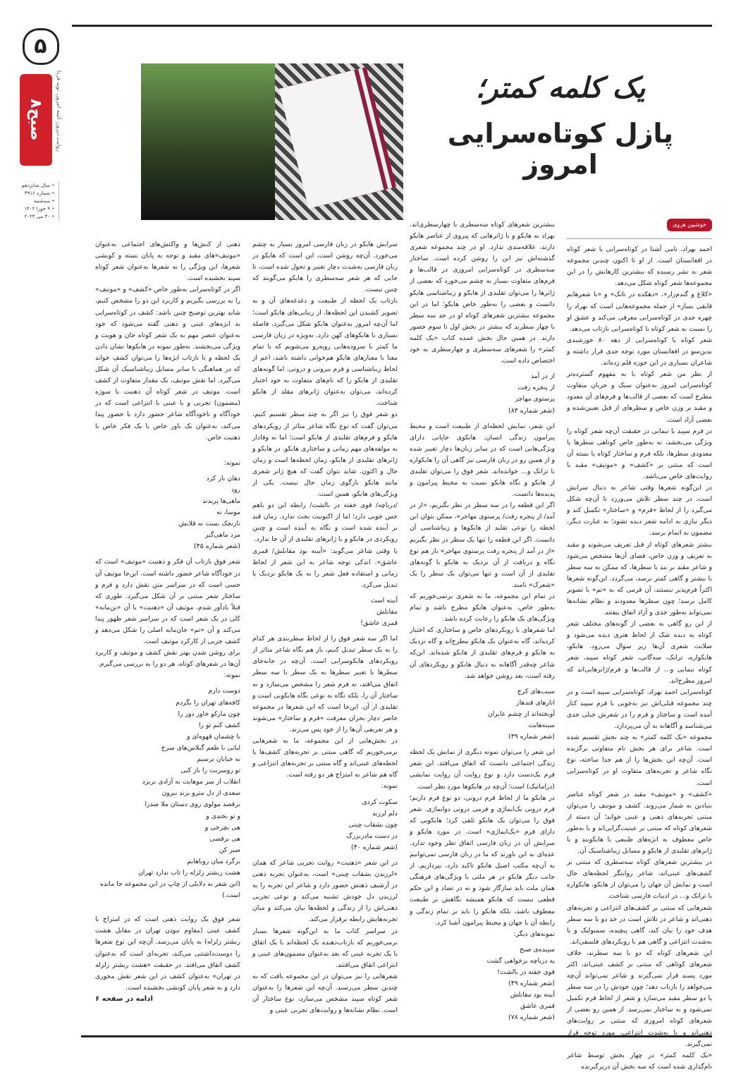۵
۸صبح
روایت دیروز، آئینه امروز، نوید فردا
• سال شانزدهم
• شماره ۳۹۱۶
• سه‌شنبه
• ۹ جوزا ۱۴۰۲
• ۳۰ می ۲۰۲۳
یک کلمه کمتر؛
پازل کوتاه‌سرایی امروز
خوشبین هروی
احمد بهراد، نامی آشنا در کوتاه‌سرایی یا شعر کوتاه در افغانستان است. از او تا اکنون چندین مجموعه شعر به نشر رسیده که بیشترین کارهایش را در این مجموعه‌ها شعر کوتاه شکل می‌دهد.
«کلاغ و گندم‌زار»، «دهکده در تانک» و «با شعرهایم قایقی بساز» از جمله مجموعه‌هایی است که بهراد را چهره جدی در کوتاه‌سرایی معرفی می‌کند و عشق او را نسبت به شعر کوتاه یا کوتاه‌سرایی بازتاب می‌دهد.
شعر کوتاه یا کوتاه‌سرایی از دهه ۸۰ خورشیدی بدین‌سو در افغانستان مورد توجه جدی قرار داشته و شاعران بسیاری در این حوزه قلم زده‌اند.
از نظر من شعر کوتاه یا به مفهوم گسترده‌تر کوتاه‌سرایی امروز به‌عنوان سبک و جریان متفاوت مطرح است که بعضی از قالب‌ها و فرم‌های آن معدود و مقید بر وزن خاص و سطرهای از قبل تعیین‌شده و بعضی آزاد است.
در فرم سپید یا نیمایی در حقیقت آن‌چه شعر کوتاه را ویژگی می‌بخشد، نه به‌طور خاص کوتاهی سطرها یا معدودی سطرها، بلکه فرم و ساختار کوتاه یا بسته آن است که مبتنی بر «کشف» و «موتیف» مقید یا روایت‌های خاص می‌باشد.
در این‌گونه شعرها وقتی شاعر به دنبال سرایش است، در چند سطر تلاش می‌ورزد تا آن‌چه شکل می‌گیرد را از لحاظ «فرم» و «ساختار» تکمیل کند و دیگر نیازی به ادامه شعر دیده نشود؛ به عبارت دیگر، مضمون به اتمام برسد.
بیشتر شعرهای کوتاه از قبل تعریف می‌شوند و مقید به تعریف و وزن خاص، فضای آن‌ها مشخص می‌شود و شاعر مقید بر بند یا سطرها، که ممکن به سه سطر یا بیشتر و گاهی کمتر برسد، می‌گردد. این‌گونه شعرها اکثراً فرم‌پذیر نیستند، آن فرمی که به «تم» یا تصویر کامل برسد؛ چون سطرها معدودند و نظام نشانه‌ها نمی‌تواند به‌طور جدی و آزاد اتفاق بیفتند.
از این رو گاهی به بعضی از گونه‌های مختلف شعر کوتاه به دیده شک از لحاظ هنری دیده می‌شود و صلابت شعری آن‌ها زیر سوال می‌رود. هایکو، هایکواره، ترانک، سه‌گانی، شعر کوتاه سپید، شعر کوتاه نیمایی و... از قالب‌ها و فرم/ژانرهایی‌اند که امروز مطرح‌اند.
کوتاه‌سرایی احمد بهراد، کوتاه‌سرایی سپید است و در چند مجموعه قبلی‌اش نیز به‌خوبی با فرم سپید کنار آمده است و ساختار و فرم را در شعرش خیلی جدی می‌شناسد و آگاهانه به آن می‌پردازد.
مجموعه «یک کلمه کمتر» به چند بخش تقسیم شده است. شاعر برای هر بخش نام متفاوتی برگزیده است. آن‌چه این بخش‌ها را از هم جدا ساخته، نوع نگاه شاعر و تجربه‌های متفاوت او در کوتاه‌سرایی است.
«کشف» و «موتیف» مقید در شعر کوتاه عناصر بنیادین به شمار می‌روند. کشف و موتیف را می‌توان مبتنی تجربه‌های ذهنی و عینی خواند؛ آن دسته از شعرهای کوتاه که مبتنی بر عینیت‌گرایی‌اند و یا به‌طور خاص معطوف به ابژه‌های طبیعی یا هایکویند و یا ژانرهای تقلیدی از هایکو و مسایل زیباشناسیک آن.
در بیشترین شعرهای کوتاه سه‌سطری که مبتنی بر کشف‌های عینی‌اند، شاعر روایتگر لحظه‌های حال است و نمایش آن جهان را می‌توان از هایکو، هایکواره یا ترانک و... در ادبیات فارسی شناخت.
شعرهایی که مبتنی بر کشف‌های انتزاعی و تجربه‌های ذهنی‌اند و شاعر در تلاش است در حد دو یا سه سطر هدف خود را بیان کند، گاهی پیچیده، سمبولیک و یا به‌شدت انتزاعی و گاهی هم با رویکردهای فلسفی‌اند.
این شعرهای کوتاه که دو یا سه سطرند، خلاف شعرهای کوتاهی که مبتنی بر کشف عینی‌اند، اکثر مورد پسند قرار نمی‌گیرند و شاعر نمی‌تواند آن‌چه می‌خواهد را بازتاب دهد؛ چون خودش را در سه سطر یا دو سطر مقید می‌سازد و شعر از لحاظ فرم تکمیل نمی‌شود و به ساختار نمی‌رسد. از همین رو بعضی از شعرهای کوتاه امروزی که مبتنی بر روایت‌های ذهنی‌اند و یا به‌شدت انتزاعی، مورد توجه قرار نمی‌گیرند.
«یک کلمه کمتر» در چهار بخش توسط شاعر نام‌گذاری شده است که سه بخش آن دربرگیرنده
بیشترین شعرهای کوتاه سه‌سطری یا چهارسطری‌اند. بهراد به هایکو و یا ژانرهایی که پیروی از عناصر هایکو دارند، علاقه‌مندی ندارد. او در چند مجموعه شعری گذشته‌اش نیز این را روشن کرده است. ساختار سه‌سطری در کوتاه‌سرایی امروزی در قالب‌ها و فرم‌های متفاوت بسیار به چشم می‌خورد که بعضی از ژانرها را می‌توان تقلیدی از هایکو و زیباشناسی هایکو دانست و بعضی را به‌طور خاص هایکو؛ اما در این مجموعه بیشترین شعرهای کوتاه او در حد سه سطر یا چهار سطرند که بیشتر در بخش اول تا سوم حضور دارند. در همین حال بخش عمده کتاب «یک کلمه کمتر» را شعرهای سه‌سطری و چهارسطری به خود اختصاص داده است.
از در آمد
از پنجره رفت
پرستوی مهاجر
(شعر شماره ۸۳)
این شعر، نمایش لحظه‌ای از طبیعت است و محیط پیرامون زندگی انسان. هایکوی جاپانی دارای ویژگی‌هایی است که در سایر زبان‌ها دچار تغییر شده و از همین رو در زبان فارسی نیز گاهی آن را هایکواره یا ترانک و... خوانده‌اند. شعر فوق را می‌توان تقلیدی از هایکو و نگاه هایکو نسبت به محیط پیرامون و پدیده‌ها دانست.
اگر این قطعه را در سه سطر در نظر بگیریم، «از در آمد/ از پنجره رفت/ پرستوی مهاجر»، ممکن بتوان این لحظه را نوعی تقلید از هایکوها و زیباشناسی آن دانست. اگر این قطعه را تنها یک سطر در نظر بگیریم «از در آمد از پنجره رفت پرستوی مهاجر» باز هم نوع نگاه و دریافت از آن نزدیک به هایکو یا گونه‌های تقلیدی از آن است و تنها می‌توان یک سطر را یک «شعرک» نامید.
در تمام این مجموعه، ما به شعری برنمی‌خوریم که به‌طور خاص، به‌عنوان هایکو مطرح باشد و تمام ویژگی‌های یک هایکو را رعایت کرده باشد.
اما شعرهای با رویکردهای خاص و ساختاری که اختیار کرده‌اند، گاه به‌عنوان یک هایکو مطرح‌اند و گاه نزدیک به هایکو و فرم‌های تقلیدی از هایکو شده‌اند. این‌که شاعر چه‌قدر آگاهانه به دنبال هایکو و رویکردهای آن رفته است، بعد روشن خواهد شد.
سیب‌های کرج
انارهای قندهار
آویخته‌اند از چشم عابران
سینه‌هایت
(شعر شماره ۳۹)
این شعر را می‌توان نمونه دیگری از نمایش یک لحظه زندگی اجتماعی دانست که اتفاق می‌افتد. این شعر فرم یک‌دست دارد و نوع روایت آن روایت نمایشی (دراماتیک) است؛ آن‌چه در هایکوها مورد نظر است.
در هایکو ما از لحاظ فرم درونی، دو نوع فرم داریم؛ فرم درونی یک‌ایماژی و فرمی درونی دوایماژی. شعر فوق را می‌توان یک هایکو تلقی کرد؛ هایکویی که دارای فرم «یک‌ایماژی» است. در مورد هایکو و سرایش آن در زبان فارسی اتفاق نظر وجود ندارد. عده‌ای به این باورند که ما در زبان فارسی نمی‌توانیم به آن‌چه مکتب اصیل هایکو تاکید دارد، بپردازیم. از جانب دیگر هایکو در هر ملتی با ویژگی‌های فرهنگی همان ملت باید سازگار شود و نه در تضاد و این حکم قطعی نیست که هایکو همیشه نگاهش بر طبیعت معطوف باشد، بلکه هایکو را باید بر تمام زندگی و رابطه آن با جهان و محیط پیرامون آشنا کرد.
نمونه‌های دیگر:
سپیده‌ی صبح
به دریاچه برخواهی گشت
قوی خفته در بالشت!
(شعر شماره ۴۹)
آیینه بود مقابلش
قمری عاشق
(شعر شماره ۷۸)
سرایش هایکو در زبان فارسی امروز بسیار به چشم می‌خورد. آن‌چه روشن است، این است که هایکو در زبان فارسی به‌شدت دچار تغییر و تحول شده است، تا جایی که هر شعر سه‌سطری را هایکو می‌گویند که چنین نیست.
بازتاب یک لحظه از طبیعت و دغدغه‌های آن و به تصویر کشیدن این لحظه‌ها، از زیبایی‌های هایکو است؛ اما آن‌چه امروز به‌عنوان هایکو شکل می‌گیرد، فاصله بسیاری با هایکوهای کهن دارد. به‌ویژه در زبان فارسی ما کمتر با سروده‌هایی روبه‌رو می‌شویم که با تمام معنا با معیارهای هایکو هم‌خوانی داشته باشد، اعم از لحاظ زیباشناسی و فرم بیرونی و درونی. اما گونه‌های تقلیدی از هایکو را که نام‌های متفاوت به خود اختیار کرده‌اند، می‌توان به‌عنوان ژانرهای مقلد از هایکو شناخت.
دو شعر فوق را نیز اگر به چند سطر تقسیم کنیم، می‌توان گفت که نوع نگاه شاعر متاثر از رویکردهای هایکو و فرم‌های تقلیدی از هایکو است؛ اما نه وفادار به مولفه‌های مهم زمانی و ساختاری هایکو. در هایکو و ژانرهای تقلیدی از هایکو، زمان لحظه‌ها است و زمان حال و اکنون. شاید بتوان گفت که هیچ ژانر شعری مانند هایکو بازگوی زمان حال نیست. یکی از ویژگی‌های هایکو، همین است.
/دریاچه/ قوی خفته در بالشت/ رابطه این دو باهم حس خوبی دارد؛ اما از اکنونیت بحث ندارد. زمان قید بر آینده شده است و نگاه به آینده است و چنین رویکردی در هایکو و یا ژانرهای تقلیدی از آن جا ندارد.
یا وقتی شاعر می‌گوید: «آیینه بود مقابلش/ قمری عاشق». اندکی توجه شاعر به این شعر از لحاظ زمانی و استفاده فعل شعر را به یک هایکو نزدیک یا تبدیل می‌کرد.
آیینه است
مقابلش
قمری عاشق!
اما اگر سه شعر فوق را از لحاظ سطربندی هر کدام را به یک سطر تبدیل کنیم، باز هم نگاه شاعر متاثر از رویکردهای هایکوسرایی است. آن‌چه در جابه‌جای سطرها یا تغییر سطرها به یک سطر یا سه سطر اتفاق می‌افتد، نه فرم شعر را مشخص می‌سازد و نه ساختار آن را، بلکه نگاه به نوعی نگاه هایکویی است و تقلیدی از آن. این‌جا است که این شعرها در مجموعه حاضر دچار بحران معرفت «فرم و ساختار» می‌شوند و هر تعریفی آن‌ها را از خود پس می‌زند.
در بخش‌هایی از این مجموعه، ما به شعرهایی برمی‌خوریم که گاهی مبتنی بر تجربه‌های کشف‌ها یا لحظه‌های عینی‌اند و گاه مبتنی بر تجربه‌های انتزاعی و گاه هم شاعر به امتزاج هر دو رفته است.
نمونه:
سکوت کردی
دلم لرزید
چون بشقاب چینی
در دست مادربزرگ
(شعر شماره ۴۰)
در این شعر «ذهنیت» روایت تجربی شاعر که همان «لرزیدن بشقاب چینی» است، به‌عنوان تجربه ذهنی در آرشیف ذهنش حضور دارد و شاعر این تجربه را به لرزیدن دل خودش تشبیه می‌کند و نوعی تجربی ذهنی‌اش را از زندگی و لحظه‌ها بیان می‌کند و میان تجربه‌هایش رابطه برقرار می‌کند.
در سراسر کتاب ما به این‌گونه شعرها بسیار برمی‌خوریم که بازتاب‌دهنده یک لحظه‌اند یا یک اتفاق یا یک تجربه عینی که بعد به‌عنوان مضمون‌های عینی و انتزاعی اتفاق می‌افتند.
شعرهایی را نیز می‌توان در این مجموعه یافت که به چندین سطر می‌رسند. آن‌چه این شعرها را به‌عنوان شعر کوتاه سپید مشخص می‌سازد، نوع ساختار آن است. نظام نشانه‌ها و روایت‌های تجربی عینی و
ذهنی از کنش‌ها و واکنش‌های اجتماعی به‌عنوان «موتیف»های مقید و توجه به پایان بسته و کوبشی شعرها، این ویژگی را به شعرها به‌عنوان شعر کوتاه سپید بخشیده است.
اگر در کوتاه‌سرایی به‌طور خاص «کشف» و «موتیف» را به بررسی بگیریم و کاربرد این دو را مشخص کنیم، شاید بهترین توضیح چنین باشد: کشف در کوتاه‌سرایی به ابژه‌های عینی و ذهنی گفته می‌شود که خود به‌عنوان عنصر مهم به یک شعر کوتاه جان و هویت و ویژگی می‌بخشند. به‌طور نمونه در هایکوها نشان دادن یک لحظه و یا بازتاب ابژه‌ها را می‌توان کشف خواند که در هماهنگی با سایر مسایل زیباشناسیک آن شکل می‌گیرد. اما نقش موتیف، یک مقدار متفاوت از کشف است. موتیف در شعر کوتاه آن ذهنیت یا سوژه (مضمون) تجربی و یا عینی یا انتزاعی است که در خودآگاه و ناخودآگاه شاعر حضور دارد یا حضور پیدا می‌کند، به‌عنوان یک باور خاص یا یک فکر خاص یا ذهنیت خاص.
نمونه:
دهان باز کرد
رود
ماهی‌ها پریدند
موسا، نه
نارنجک بست به قلابش
مرد ماهی‌گیر
(شعر شماره ۴۵)
شعر فوق بازتاب آن فکر و ذهنیت «موتیف» است که در خودآگاه شاعر حضور داشته است. این‌جا موتیف آن حسی است که در سراسر متن نقش دارد و فرم و ساختار شعر مبتنی بر آن شکل می‌گیرد. طوری که قبلاً یادآور شدم، موتیف آن «ذهنیت» یا آن «بن‌مایه» کلی در یک شعر است که در سراسر شعر ظهور پیدا می‌کند و آن «تم» جان‌مایه اصلی را شکل می‌دهد و کشف جزیی از کارکرد موتیف است.
برای روشن شدن بهتر نقش کشف و موتیف و کاربرد آن‌ها در شعرهای کوتاه، هر دو را به بررسی می‌گیرم.
نمونه:
دوست دارم
کافه‌های تهران را بگردم
چون مارکو خاور دور را
کشف کنم تو را
با چشمان قهوه‌ای و
لبانی با طعم گیلاس‌های سرخ
به خیابان برسیم
تو روسریت را باز کنی
انقلاب از سر موهایت به آزادی بریزد
سعدی از دل مترو بزند بیرون
برقصد مولوی روی دستان ملا صدرا
و تو بخندی و
هی بچرخی و
هی برقصی
صبر کن
برگرد میان رویاهایم
هشت ریشتر زلزله را تاب ندارد تهران
(این شعر به دلایلی از چاپ در این مجموعه جا مانده است.)
شعر فوق یک روایت ذهنی است که در امتزاج با کشف عینی (مقاوم نبودن تهران در مقابل هشت ریشتر زلزله) به پایان می‌رسد. آن‌چه این نوع شعرها را دوست‌داشتنی می‌کند، تجربه‌ای است که به‌عنوان کشف اتفاق می‌افتد. در حقیقت «هشت ریشتر زلزله در تهران» به‌عنوان کشف در این شعر نقش محوری دارد و به شعر پایان کوبشی بخشیده است.
ادامه در صفحه ۶